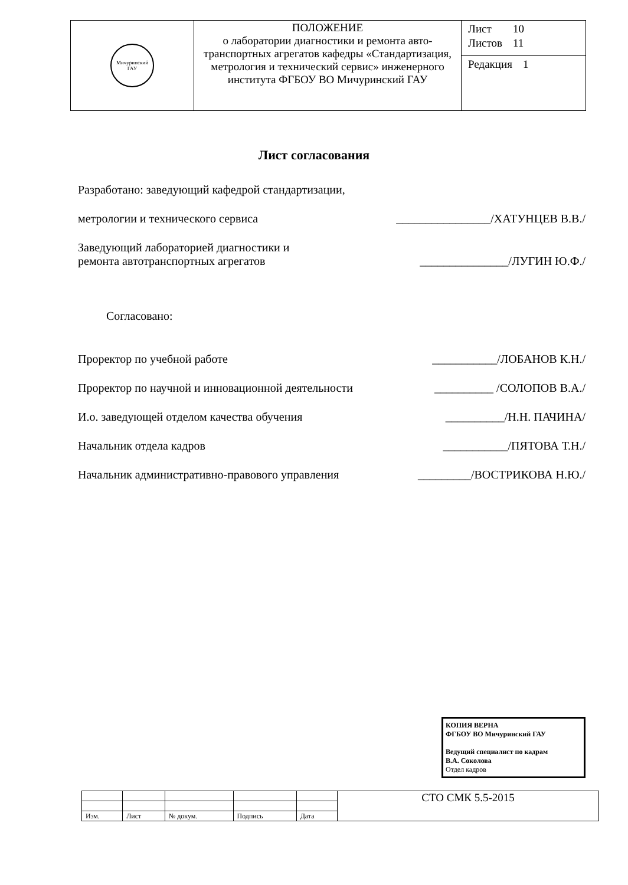| Мичуринский ГАУ | ПОЛОЖЕНИЕ о лаборатории диагностики и ремонта авто-транспортных агрегатов кафедры «Стандартизация, метрология и технический сервис» инженерного института ФГБОУ ВО Мичуринский ГАУ | / Лист / 10 / / Листов / 11 / |
| | | / Редакция / 1 / |
Лист согласования
Разработано: заведующий кафедрой стандартизации,
метрологии и технического сервиса ________________/ХАТУНЦЕВ В.В./
Заведующий лабораторией диагностики и
ремонта автотранспортных агрегатов
_______________/ЛУГИН Ю.Ф./
Согласовано:
Проректор по учебной работе ___________/ЛОБАНОВ К.Н./
Проректор по научной и инновационной деятельности __________ /СОЛОПОВ В.А./
И.о. заведующей отделом качества обучения __________/Н.Н. ПАЧИНА/
Начальник отдела кадров ___________/ПЯТОВА Т.Н./
Начальник административно-правового управления _________/ВОСТРИКОВА Н.Ю./
КОПИЯ ВЕРНА
ФГБОУ ВО Мичуринский ГАУ
Ведущий специалист по кадрам
В.А. Соколова
Отдел кадров
| | | | | | СТО СМК 5.5-2015 |
| Изм. | Лист | № докум. | Подпись | Дата | |